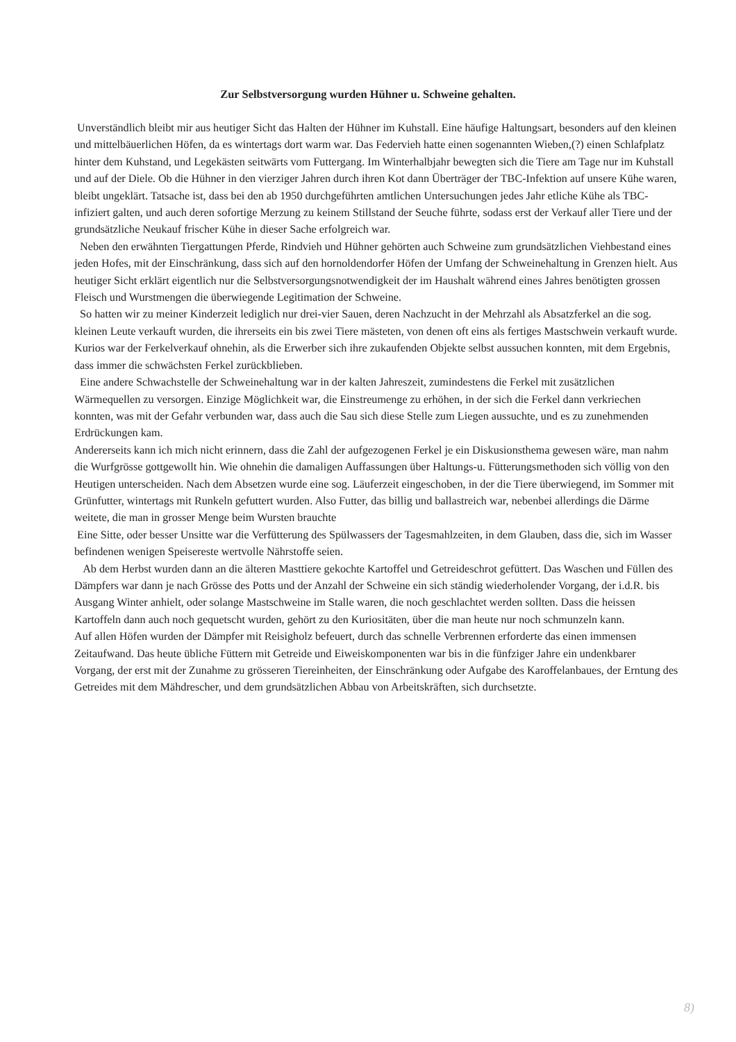Zur Selbstversorgung wurden Hühner u. Schweine gehalten.
Unverständlich bleibt mir aus heutiger Sicht das Halten der Hühner im Kuhstall. Eine häufige Haltungsart, besonders auf den kleinen und mittelbäuerlichen Höfen, da es wintertags dort warm war. Das Federvieh hatte einen sogenannten Wieben,(?) einen Schlafplatz hinter dem Kuhstand, und Legekästen seitwärts vom Futtergang. Im Winterhalbjahr bewegten sich die Tiere am Tage nur im Kuhstall und auf der Diele. Ob die Hühner in den vierziger Jahren durch ihren Kot dann Überträger der TBC-Infektion auf unsere Kühe waren, bleibt ungeklärt. Tatsache ist, dass bei den ab 1950 durchgeführten amtlichen Untersuchungen jedes Jahr etliche Kühe als TBC-infiziert galten, und auch deren sofortige Merzung zu keinem Stillstand der Seuche führte, sodass erst der Verkauf aller Tiere und der grundsätzliche Neukauf frischer Kühe in dieser Sache erfolgreich war.
Neben den erwähnten Tiergattungen Pferde, Rindvieh und Hühner gehörten auch Schweine zum grundsätzlichen Viehbestand eines jeden Hofes, mit der Einschränkung, dass sich auf den hornoldendorfer Höfen der Umfang der Schweinehaltung in Grenzen hielt. Aus heutiger Sicht erklärt eigentlich nur die Selbstversorgungsnotwendigkeit der im Haushalt während eines Jahres benötigten grossen Fleisch und Wurstmengen die überwiegende Legitimation der Schweine.
So hatten wir zu meiner Kinderzeit lediglich nur drei-vier Sauen, deren Nachzucht in der Mehrzahl als Absatzferkel an die sog. kleinen Leute verkauft wurden, die ihrerseits ein bis zwei Tiere mästeten, von denen oft eins als fertiges Mastschwein verkauft wurde.
Kurios war der Ferkelverkauf ohnehin, als die Erwerber sich ihre zukaufenden Objekte selbst aussuchen konnten, mit dem Ergebnis, dass immer die schwächsten Ferkel zurückblieben.
Eine andere Schwachstelle der Schweinehaltung war in der kalten Jahreszeit, zumindestens die Ferkel mit zusätzlichen Wärmequellen zu versorgen. Einzige Möglichkeit war, die Einstreumenge zu erhöhen, in der sich die Ferkel dann verkriechen konnten, was mit der Gefahr verbunden war, dass auch die Sau sich diese Stelle zum Liegen aussuchte, und es zu zunehmenden Erdrückungen kam.
Andererseits kann ich mich nicht erinnern, dass die Zahl der aufgezogenen Ferkel je ein Diskusionsthema gewesen wäre, man nahm die Wurfgrösse gottgewollt hin. Wie ohnehin die damaligen Auffassungen über Haltungs-u. Fütterungsmethoden sich völlig von den Heutigen unterscheiden. Nach dem Absetzen wurde eine sog. Läuferzeit eingeschoben, in der die Tiere überwiegend, im Sommer mit Grünfutter, wintertags mit Runkeln gefuttert wurden. Also Futter, das billig und ballastreich war, nebenbei allerdings die Därme weitete, die man in grosser Menge beim Wursten brauchte
Eine Sitte, oder besser Unsitte war die Verfütterung des Spülwassers der Tagesmahlzeiten, in dem Glauben, dass die, sich im Wasser befindenen wenigen Speisereste wertvolle Nährstoffe seien.
Ab dem Herbst wurden dann an die älteren Masttiere gekochte Kartoffel und Getreideschrot gefüttert. Das Waschen und Füllen des Dämpfers war dann je nach Grösse des Potts und der Anzahl der Schweine ein sich ständig wiederholender Vorgang, der i.d.R. bis Ausgang Winter anhielt, oder solange Mastschweine im Stalle waren, die noch geschlachtet werden sollten. Dass die heissen Kartoffeln dann auch noch gequetscht wurden, gehört zu den Kuriositäten, über die man heute nur noch schmunzeln kann.
Auf allen Höfen wurden der Dämpfer mit Reisigholz befeuert, durch das schnelle Verbrennen erforderte das einen immensen Zeitaufwand. Das heute übliche Füttern mit Getreide und Eiweiskomponenten war bis in die fünfziger Jahre ein undenkbarer Vorgang, der erst mit der Zunahme zu grösseren Tiereinheiten, der Einschränkung oder Aufgabe des Karoffelanbaues, der Erntung des Getreides mit dem Mähdrescher, und dem grundsätzlichen Abbau von Arbeitskräften, sich durchsetzte.
8)